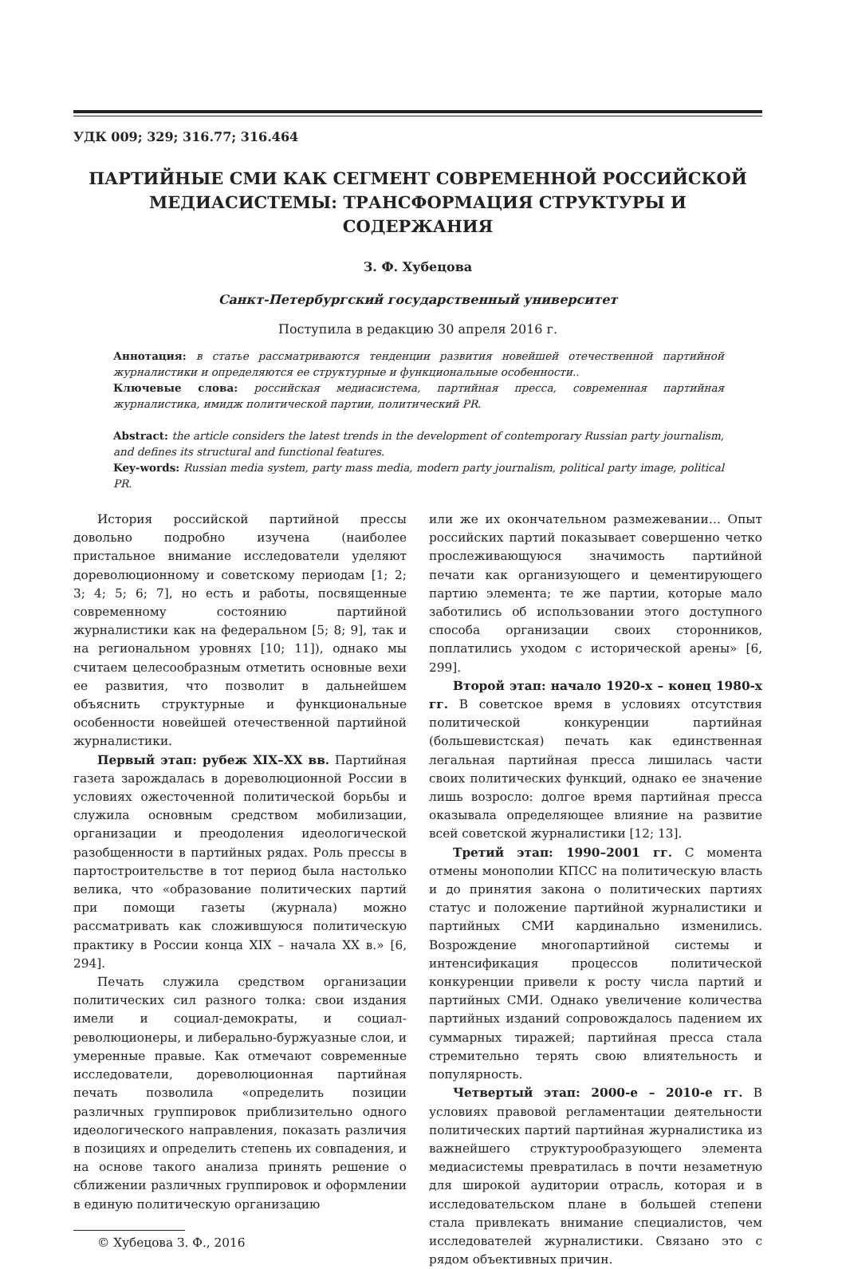УДК 009; 329; 316.77; 316.464
ПАРТИЙНЫЕ СМИ КАК СЕГМЕНТ СОВРЕМЕННОЙ РОССИЙСКОЙ МЕДИАСИСТЕМЫ: ТРАНСФОРМАЦИЯ СТРУКТУРЫ И СОДЕРЖАНИЯ
З. Ф. Хубецова
Санкт-Петербургский государственный университет
Поступила в редакцию 30 апреля 2016 г.
Аннотация: в статье рассматриваются тенденции развития новейшей отечественной партийной журналистики и определяются ее структурные и функциональные особенности..
Ключевые слова: российская медиасистема, партийная пресса, современная партийная журналистика, имидж политической партии, политический PR.
Abstract: the article considers the latest trends in the development of contemporary Russian party journalism, and defines its structural and functional features.
Key-words: Russian media system, party mass media, modern party journalism, political party image, political PR.
История российской партийной прессы довольно подробно изучена (наиболее пристальное внимание исследователи уделяют дореволюционному и советскому периодам [1; 2; 3; 4; 5; 6; 7], но есть и работы, посвященные современному состоянию партийной журналистики как на федеральном [5; 8; 9], так и на региональном уровнях [10; 11]), однако мы считаем целесообразным отметить основные вехи ее развития, что позволит в дальнейшем объяснить структурные и функциональные особенности новейшей отечественной партийной журналистики.
Первый этап: рубеж XIX–XX вв. Партийная газета зарождалась в дореволюционной России в условиях ожесточенной политической борьбы и служила основным средством мобилизации, организации и преодоления идеологической разобщенности в партийных рядах. Роль прессы в партостроительстве в тот период была настолько велика, что «образование политических партий при помощи газеты (журнала) можно рассматривать как сложившуюся политическую практику в России конца XIX – начала XX в.» [6, 294].
Печать служила средством организации политических сил разного толка: свои издания имели и социал-демократы, и социал-революционеры, и либерально-буржуазные слои, и умеренные правые. Как отмечают современные исследователи, дореволюционная партийная печать позволила «определить позиции различных группировок приблизительно одного идеологического направления, показать различия в позициях и определить степень их совпадения, и на основе такого анализа принять решение о сближении различных группировок и оформлении в единую политическую организацию
© Хубецова З. Ф., 2016
или же их окончательном размежевании… Опыт российских партий показывает совершенно четко прослеживающуюся значимость партийной печати как организующего и цементирующего партию элемента; те же партии, которые мало заботились об использовании этого доступного способа организации своих сторонников, поплатились уходом с исторической арены» [6, 299].
Второй этап: начало 1920-х – конец 1980-х гг. В советское время в условиях отсутствия политической конкуренции партийная (большевистская) печать как единственная легальная партийная пресса лишилась части своих политических функций, однако ее значение лишь возросло: долгое время партийная пресса оказывала определяющее влияние на развитие всей советской журналистики [12; 13].
Третий этап: 1990–2001 гг. С момента отмены монополии КПСС на политическую власть и до принятия закона о политических партиях статус и положение партийной журналистики и партийных СМИ кардинально изменились. Возрождение многопартийной системы и интенсификация процессов политической конкуренции привели к росту числа партий и партийных СМИ. Однако увеличение количества партийных изданий сопровождалось падением их суммарных тиражей; партийная пресса стала стремительно терять свою влиятельность и популярность.
Четвертый этап: 2000-е – 2010-е гг. В условиях правовой регламентации деятельности политических партий партийная журналистика из важнейшего структурообразующего элемента медиасистемы превратилась в почти незаметную для широкой аудитории отрасль, которая и в исследовательском плане в большей степени стала привлекать внимание специалистов, чем исследователей журналистики. Связано это с рядом объективных причин.